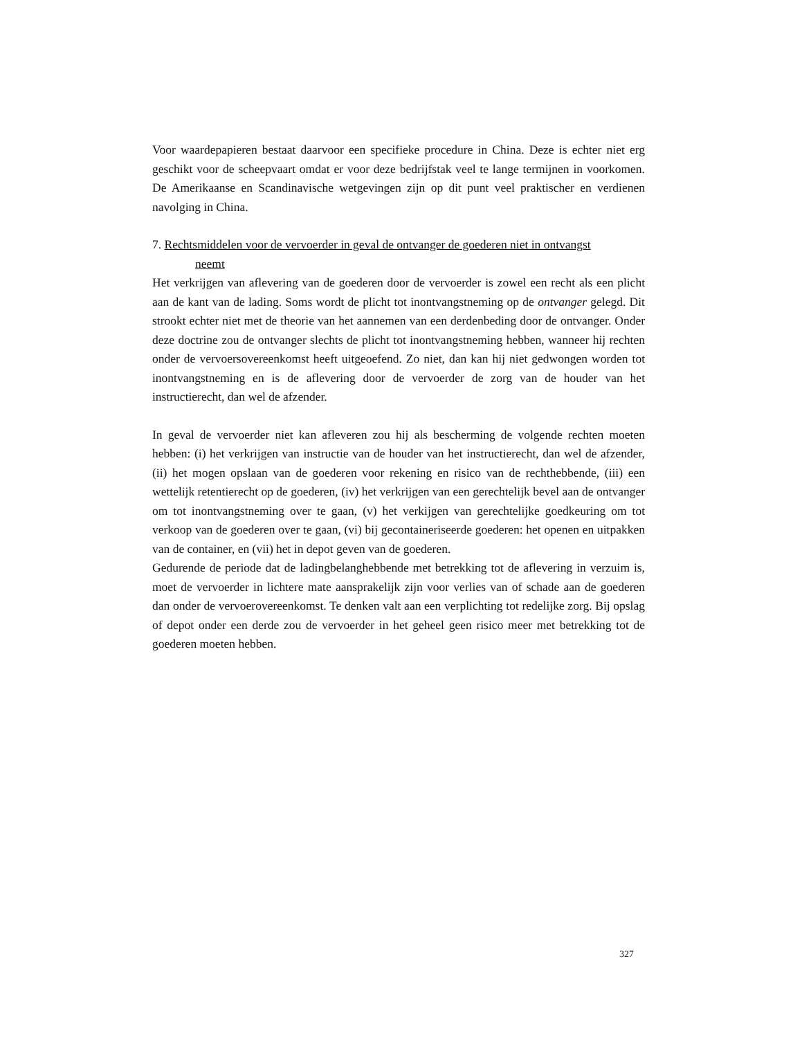Voor waardepapieren bestaat daarvoor een specifieke procedure in China. Deze is echter niet erg geschikt voor de scheepvaart omdat er voor deze bedrijfstak veel te lange termijnen in voorkomen. De Amerikaanse en Scandinavische wetgevingen zijn op dit punt veel praktischer en verdienen navolging in China.
7. Rechtsmiddelen voor de vervoerder in geval de ontvanger de goederen niet in ontvangst
neemt
Het verkrijgen van aflevering van de goederen door de vervoerder is zowel een recht als een plicht aan de kant van de lading. Soms wordt de plicht tot inontvangstneming op de ontvanger gelegd. Dit strookt echter niet met de theorie van het aannemen van een derdenbeding door de ontvanger. Onder deze doctrine zou de ontvanger slechts de plicht tot inontvangstneming hebben, wanneer hij rechten onder de vervoersovereenkomst heeft uitgeoefend. Zo niet, dan kan hij niet gedwongen worden tot inontvangstneming en is de aflevering door de vervoerder de zorg van de houder van het instructierecht, dan wel de afzender.
In geval de vervoerder niet kan afleveren zou hij als bescherming de volgende rechten moeten hebben: (i) het verkrijgen van instructie van de houder van het instructierecht, dan wel de afzender, (ii) het mogen opslaan van de goederen voor rekening en risico van de rechthebbende, (iii) een wettelijk retentierecht op de goederen, (iv) het verkrijgen van een gerechtelijk bevel aan de ontvanger om tot inontvangstneming over te gaan, (v) het verkijgen van gerechtelijke goedkeuring om tot verkoop van de goederen over te gaan, (vi) bij gecontaineriseerde goederen: het openen en uitpakken van de container, en (vii) het in depot geven van de goederen.
Gedurende de periode dat de ladingbelanghebbende met betrekking tot de aflevering in verzuim is, moet de vervoerder in lichtere mate aansprakelijk zijn voor verlies van of schade aan de goederen dan onder de vervoerovereenkomst. Te denken valt aan een verplichting tot redelijke zorg. Bij opslag of depot onder een derde zou de vervoerder in het geheel geen risico meer met betrekking tot de goederen moeten hebben.
327